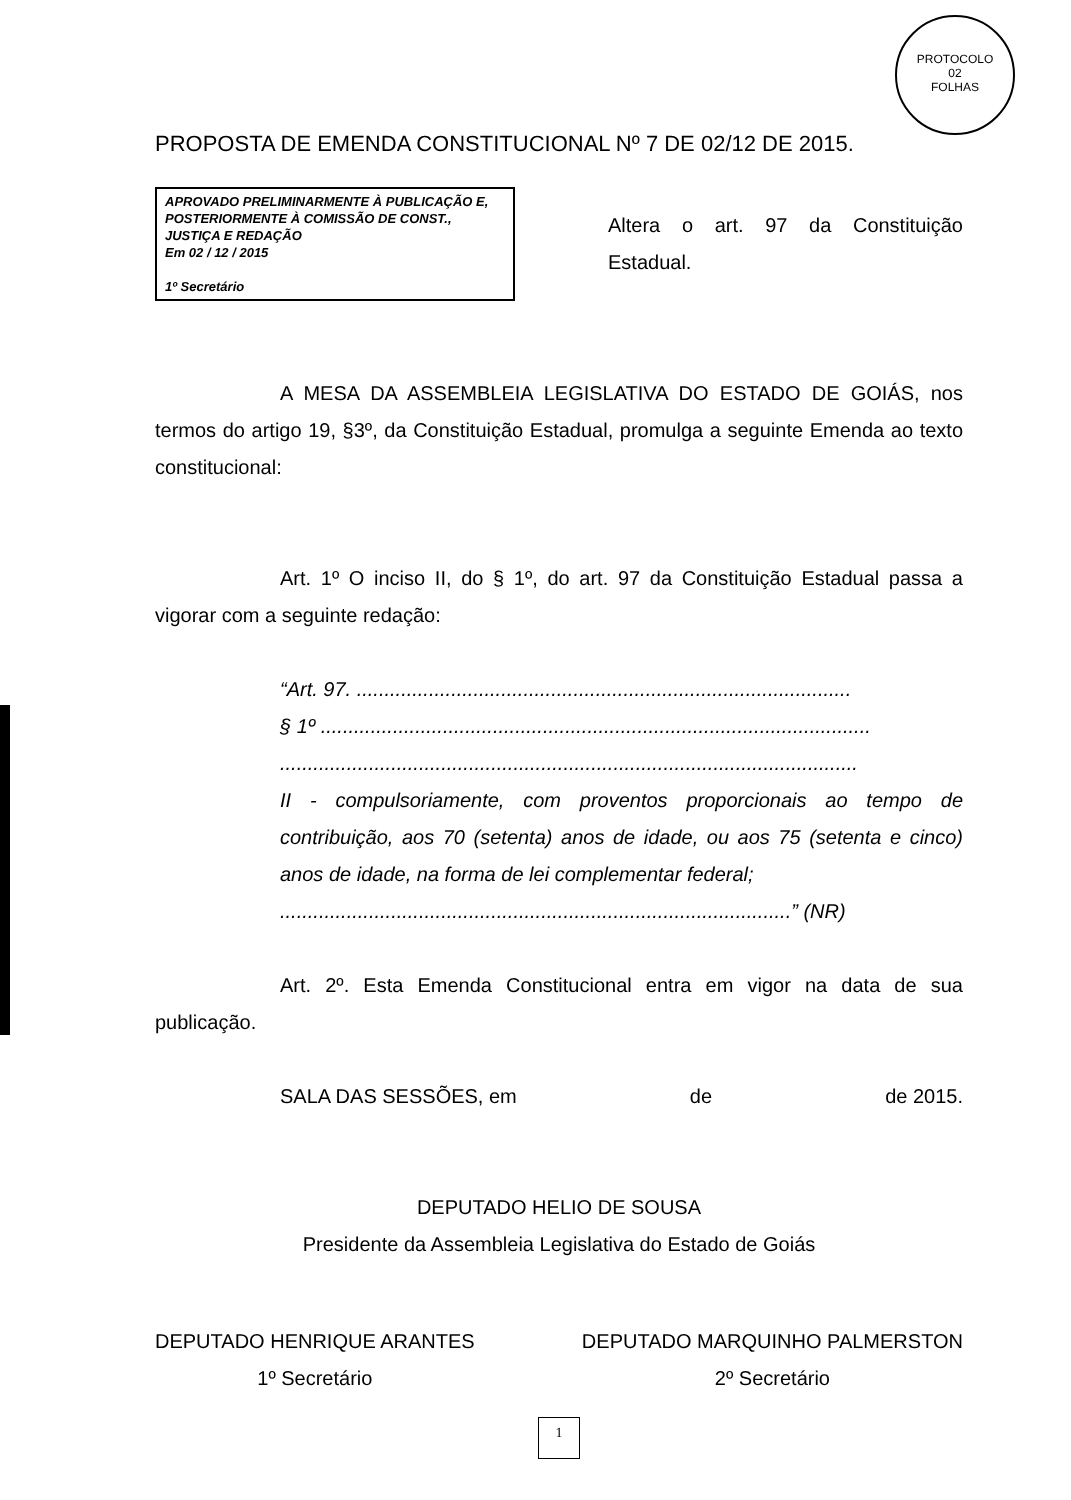PROTOCOLO
02
FOLHAS
PROPOSTA DE EMENDA CONSTITUCIONAL Nº 7 DE 02/12 DE 2015.
APROVADO PRELIMINARMENTE À PUBLICAÇÃO E, POSTERIORMENTE À COMISSÃO DE CONST., JUSTIÇA E REDAÇÃO
Em 02 / 12 / 2015
1º Secretário
Altera o art. 97 da Constituição Estadual.
A MESA DA ASSEMBLEIA LEGISLATIVA DO ESTADO DE GOIÁS, nos termos do artigo 19, §3º, da Constituição Estadual, promulga a seguinte Emenda ao texto constitucional:
Art. 1º O inciso II, do § 1º, do art. 97 da Constituição Estadual passa a vigorar com a seguinte redação:
“Art. 97. .........................................................................................
§ 1º ...................................................................................................
........................................................................................................
II - compulsoriamente, com proventos proporcionais ao tempo de contribuição, aos 70 (setenta) anos de idade, ou aos 75 (setenta e cinco) anos de idade, na forma de lei complementar federal;
............................................................................................” (NR)
Art. 2º. Esta Emenda Constitucional entra em vigor na data de sua publicação.
SALA DAS SESSÕES, em de de 2015.
DEPUTADO HELIO DE SOUSA
Presidente da Assembleia Legislativa do Estado de Goiás
DEPUTADO HENRIQUE ARANTES
1º Secretário
DEPUTADO MARQUINHO PALMERSTON
2º Secretário
1